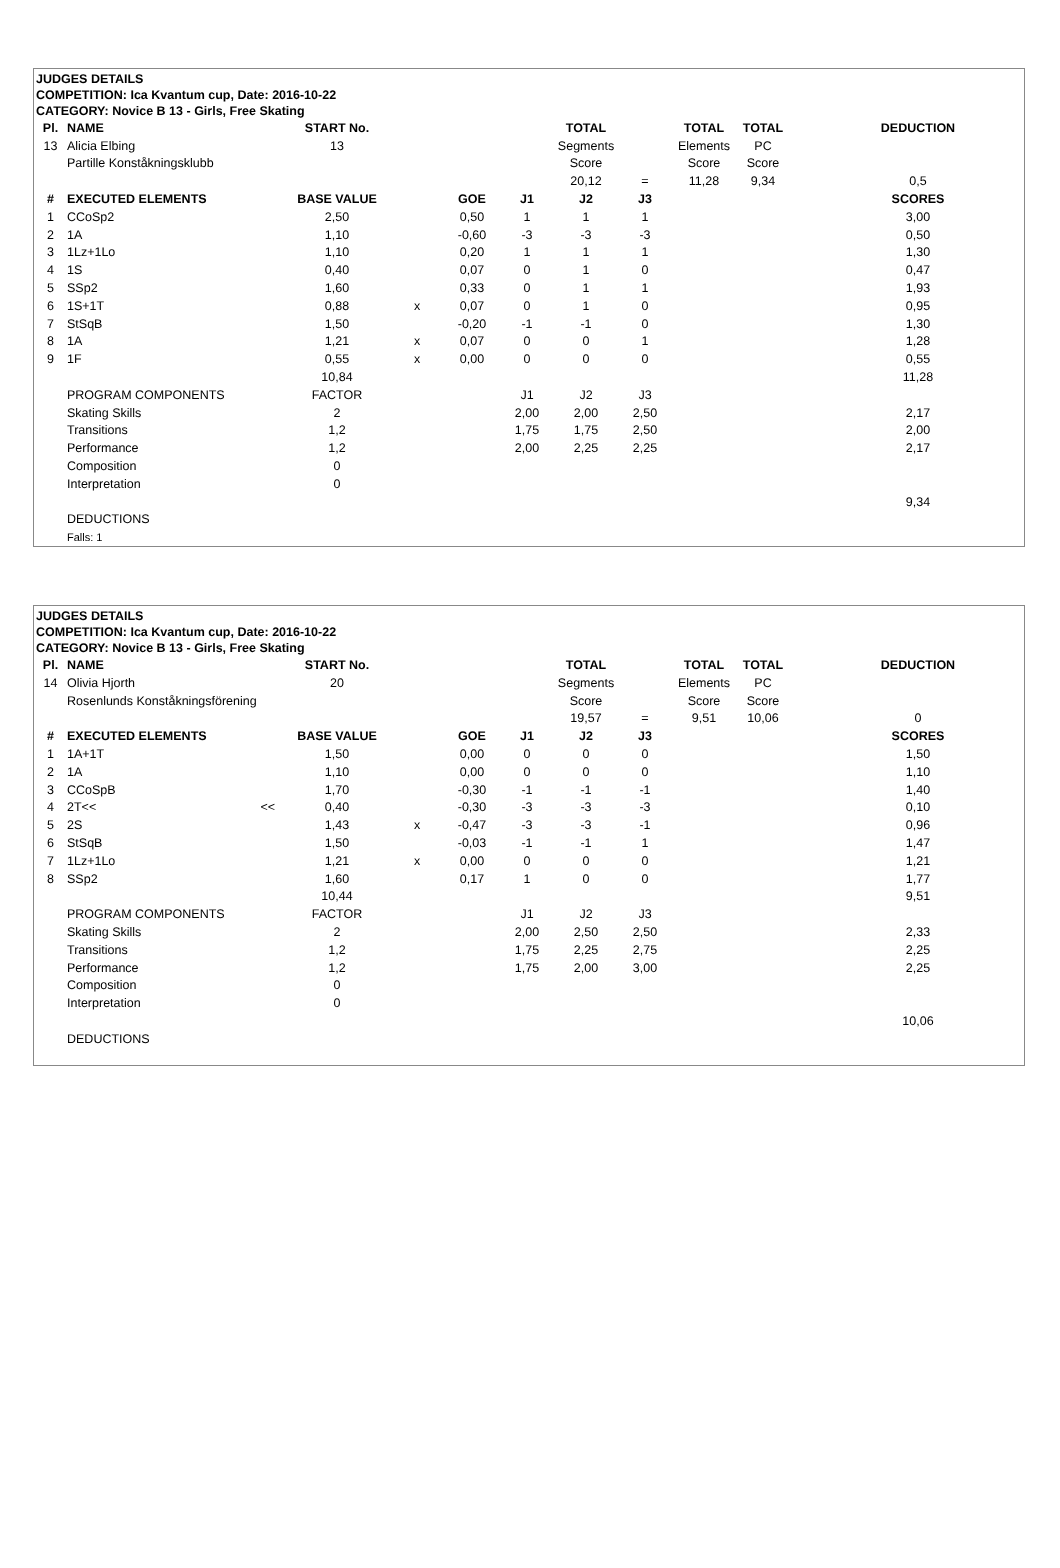JUDGES DETAILS
COMPETITION: Ica Kvantum cup, Date: 2016-10-22
CATEGORY: Novice B 13 - Girls, Free Skating
| Pl. | NAME | START No. | | | | TOTAL | | TOTAL | TOTAL | | DEDUCTION | |
| 13 | Alicia Elbing | 13 | | | | Segments | | Elements | PC | | | |
| | Partille Konståkningsklubb | | | | | Score | | Score | Score | | | |
| | | | | | | 20,12 | = | 11,28 | 9,34 | | 0,5 | |
| # | EXECUTED ELEMENTS | BASE VALUE | | GOE | J1 | J2 | J3 | | | | SCORES | |
| 1 | CCoSp2 | 2,50 | | 0,50 | 1 | 1 | 1 | | | | 3,00 | |
| 2 | 1A | 1,10 | | -0,60 | -3 | -3 | -3 | | | | 0,50 | |
| 3 | 1Lz+1Lo | 1,10 | | 0,20 | 1 | 1 | 1 | | | | 1,30 | |
| 4 | 1S | 0,40 | | 0,07 | 0 | 1 | 0 | | | | 0,47 | |
| 5 | SSp2 | 1,60 | | 0,33 | 0 | 1 | 1 | | | | 1,93 | |
| 6 | 1S+1T | 0,88 | x | 0,07 | 0 | 1 | 0 | | | | 0,95 | |
| 7 | StSqB | 1,50 | | -0,20 | -1 | -1 | 0 | | | | 1,30 | |
| 8 | 1A | 1,21 | x | 0,07 | 0 | 0 | 1 | | | | 1,28 | |
| 9 | 1F | 0,55 | x | 0,00 | 0 | 0 | 0 | | | | 0,55 | |
| | | 10,84 | | | | | | | | | 11,28 | |
| | PROGRAM COMPONENTS | FACTOR | | | J1 | J2 | J3 | | | | | |
| | Skating Skills | 2 | | | 2,00 | 2,00 | 2,50 | | | | 2,17 | |
| | Transitions | 1,2 | | | 1,75 | 1,75 | 2,50 | | | | 2,00 | |
| | Performance | 1,2 | | | 2,00 | 2,25 | 2,25 | | | | 2,17 | |
| | Composition | 0 | | | | | | | | | | |
| | Interpretation | 0 | | | | | | | | | | |
| | | | | | | | | | | | 9,34 | |
| | DEDUCTIONS | | | | | | | | | | | |
| | Falls: 1 | | | | | | | | | | | |
JUDGES DETAILS
COMPETITION: Ica Kvantum cup, Date: 2016-10-22
CATEGORY: Novice B 13 - Girls, Free Skating
| Pl. | NAME | START No. | | | | TOTAL | | TOTAL | TOTAL | | DEDUCTION | |
| 14 | Olivia Hjorth | 20 | | | | Segments | | Elements | PC | | | |
| | Rosenlunds Konståkningsförening | | | | | Score | | Score | Score | | | |
| | | | | | | 19,57 | = | 9,51 | 10,06 | | 0 | |
| # | EXECUTED ELEMENTS | BASE VALUE | | GOE | J1 | J2 | J3 | | | | SCORES | |
| 1 | 1A+1T | 1,50 | | 0,00 | 0 | 0 | 0 | | | | 1,50 | |
| 2 | 1A | 1,10 | | 0,00 | 0 | 0 | 0 | | | | 1,10 | |
| 3 | CCoSpB | 1,70 | | -0,30 | -1 | -1 | -1 | | | | 1,40 | |
| 4 | 2T<< << | 0,40 | | -0,30 | -3 | -3 | -3 | | | | 0,10 | |
| 5 | 2S | 1,43 | x | -0,47 | -3 | -3 | -1 | | | | 0,96 | |
| 6 | StSqB | 1,50 | | -0,03 | -1 | -1 | 1 | | | | 1,47 | |
| 7 | 1Lz+1Lo | 1,21 | x | 0,00 | 0 | 0 | 0 | | | | 1,21 | |
| 8 | SSp2 | 1,60 | | 0,17 | 1 | 0 | 0 | | | | 1,77 | |
| | | 10,44 | | | | | | | | | 9,51 | |
| | PROGRAM COMPONENTS | FACTOR | | | J1 | J2 | J3 | | | | | |
| | Skating Skills | 2 | | | 2,00 | 2,50 | 2,50 | | | | 2,33 | |
| | Transitions | 1,2 | | | 1,75 | 2,25 | 2,75 | | | | 2,25 | |
| | Performance | 1,2 | | | 1,75 | 2,00 | 3,00 | | | | 2,25 | |
| | Composition | 0 | | | | | | | | | | |
| | Interpretation | 0 | | | | | | | | | | |
| | | | | | | | | | | | 10,06 | |
| | DEDUCTIONS | | | | | | | | | | | |